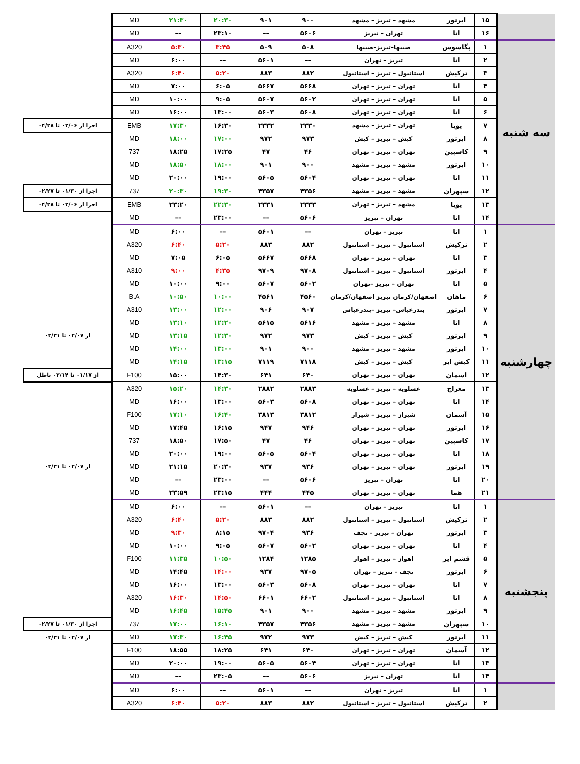| | ۱۵ | ایرتور | مشهد – تبریز – مشهد | ۹۰۰ | ۹۰۱ | ۲۰:۳۰ | ۲۱:۳۰ | MD | |
| | ۱۶ | اتا | تهران – تبریز | ۵۶۰۶ | –– | ۲۳:۱۰ | –– | MD | |
| سه شنبه | ۱ | پگاسوس | صبیها–تبریز–صبیها | ۵۰۸ | ۵۰۹ | ۳:۴۵ | ۵:۳۰ | A320 | |
| | ۲ | اتا | تبریز – تهران | –– | ۵۶۰۱ | –– | ۶:۰۰ | MD | |
| | ۳ | ترکیش | استانبول – تبریز – استانبول | ۸۸۲ | ۸۸۳ | ۵:۲۰ | ۶:۴۰ | A320 | |
| | ۴ | اتا | تهران – تبریز – تهران | ۵۶۶۸ | ۵۶۶۷ | ۶:۰۵ | ۷:۰۰ | MD | |
| | ۵ | اتا | تهران – تبریز – تهران | ۵۶۰۲ | ۵۶۰۷ | ۹:۰۵ | ۱۰:۰۰ | MD | |
| | ۶ | اتا | تهران – تبریز – تهران | ۵۶۰۸ | ۵۶۰۳ | ۱۳:۰۰ | ۱۶:۰۰ | MD | |
| | ۷ | پویا | تهران – تبریز – مشهد | ۲۳۳۰ | ۲۳۳۲ | ۱۶:۳۰ | ۱۷:۳۰ | EMB | اجرا از ۰۲/۰۶ تا ۰۴/۲۸ |
| | ۸ | ایرتور | کیش – تبریز – کیش | ۹۷۳ | ۹۷۲ | ۱۷:۰۰ | ۱۸:۰۰ | MD | |
| | ۹ | کاسپین | تهران – تبریز – تهران | ۴۶ | ۴۷ | ۱۷:۲۵ | ۱۸:۲۵ | 737 | |
| | ۱۰ | ایرتور | مشهد – تبریز – مشهد | ۹۰۰ | ۹۰۱ | ۱۸:۰۰ | ۱۸:۵۰ | MD | |
| | ۱۱ | اتا | تهران – تبریز – تهران | ۵۶۰۴ | ۵۶۰۵ | ۱۹:۰۰ | ۲۰:۰۰ | MD | |
| | ۱۲ | سپهران | مشهد – تبریز – مشهد | ۴۳۵۶ | ۴۳۵۷ | ۱۹:۳۰ | ۲۰:۳۰ | 737 | اجرا از ۰۱/۳۰ تا ۰۲/۲۷ |
| | ۱۳ | پویا | مشهد – تبریز – تهران | ۲۳۳۳ | ۲۳۳۱ | ۲۲:۳۰ | ۲۳:۲۰ | EMB | اجرا از ۰۲/۰۶ تا ۰۴/۲۸ |
| | ۱۴ | اتا | تهران – تبریز | ۵۶۰۶ | –– | ۲۳:۰۰ | –– | MD | |
| چهارشنبه | ۱ | اتا | تبریز – تهران | –– | ۵۶۰۱ | –– | ۶:۰۰ | MD | |
| | ۲ | ترکیش | استانبول – تبریز – استانبول | ۸۸۲ | ۸۸۳ | ۵:۲۰ | ۶:۴۰ | A320 | |
| | ۳ | اتا | تهران – تبریز – تهران | ۵۶۶۸ | ۵۶۶۷ | ۶:۰۵ | ۷:۰۵ | MD | |
| | ۴ | ایرتور | استانبول – تبریز – استانبول | ۹۷۰۸ | ۹۷۰۹ | ۴:۳۵ | ۹:۰۰ | A310 | |
| | ۵ | اتا | تهران – تبریز –تهران | ۵۶۰۲ | ۵۶۰۷ | ۹:۰۰ | ۱۰:۰۰ | MD | |
| | ۶ | ماهان | اصفهان/کرمان تبریز اصفهان/کرمان | ۴۵۶۰ | ۴۵۶۱ | ۱۰:۰۰ | ۱۰:۵۰ | B.A | |
| | ۷ | ایرتور | بندرعباس– تبریز –بندرعباس | ۹۰۷ | ۹۰۶ | ۱۲:۰۰ | ۱۳:۰۰ | A310 | |
| | ۸ | اتا | مشهد – تبریز – مشهد | ۵۶۱۶ | ۵۶۱۵ | ۱۲:۲۰ | ۱۳:۱۰ | MD | |
| | ۹ | ایرتور | کیش – تبریز – کیش | ۹۷۳ | ۹۷۲ | ۱۲:۳۰ | ۱۳:۱۵ | MD | از ۰۲/۰۷ تا ۰۳/۳۱ |
| | ۱۰ | ایرتور | مشهد – تبریز – مشهد | ۹۰۰ | ۹۰۱ | ۱۳:۰۰ | ۱۴:۰۰ | MD | |
| | ۱۱ | کیش ایر | کیش – تبریز – کیش | ۷۱۱۸ | ۷۱۱۹ | ۱۳:۱۵ | ۱۴:۱۵ | MD | |
| | ۱۲ | اسمان | تهران – تبریز – تهران | ۶۴۰ | ۶۴۱ | ۱۴:۳۰ | ۱۵:۰۰ | F100 | از ۰۱/۱۷ تا ۰۲/۱۴ باطل |
| | ۱۳ | معراج | عسلویه – تبریز – عسلویه | ۲۸۸۳ | ۲۸۸۲ | ۱۴:۳۰ | ۱۵:۲۰ | A320 | |
| | ۱۴ | اتا | تهران – تبریز – تهران | ۵۶۰۸ | ۵۶۰۳ | ۱۳:۰۰ | ۱۶:۰۰ | MD | |
| | ۱۵ | آسمان | شیراز – تبریز – شیراز | ۳۸۱۲ | ۳۸۱۳ | ۱۶:۴۰ | ۱۷:۱۰ | F100 | |
| | ۱۶ | ایرتور | تهران – تبریز – تهران | ۹۴۶ | ۹۴۷ | ۱۶:۱۵ | ۱۷:۴۵ | MD | |
| | ۱۷ | کاسپین | تهران – تبریز – تهران | ۴۶ | ۴۷ | ۱۷:۵۰ | ۱۸:۵۰ | 737 | |
| | ۱۸ | اتا | تهران – تبریز – تهران | ۵۶۰۴ | ۵۶۰۵ | ۱۹:۰۰ | ۲۰:۰۰ | MD | |
| | ۱۹ | ایرتور | تهران – تبریز – تهران | ۹۳۶ | ۹۳۷ | ۲۰:۳۰ | ۲۱:۱۵ | MD | از ۰۲/۰۷ تا ۰۳/۳۱ |
| | ۲۰ | اتا | تهران – تبریز | ۵۶۰۶ | –– | ۲۳:۰۰ | –– | MD | |
| | ۲۱ | هما | تهران – تبریز – تهران | ۴۴۵ | ۴۴۴ | ۲۳:۱۵ | ۲۳:۵۹ | MD | |
| پنجشنبه | ۱ | اتا | تبریز – تهران | –– | ۵۶۰۱ | –– | ۶:۰۰ | MD | |
| | ۲ | ترکیش | استانبول – تبریز – استانبول | ۸۸۲ | ۸۸۳ | ۵:۲۰ | ۶:۴۰ | A320 | |
| | ۳ | ایرتور | تهران – تبریز – نجف | ۹۳۶ | ۹۷۰۴ | ۸:۱۵ | ۹:۳۰ | MD | |
| | ۴ | اتا | تهران – تبریز – تهران | ۵۶۰۲ | ۵۶۰۷ | ۹:۰۵ | ۱۰:۰۰ | MD | |
| | ۵ | قشم ایر | اهواز – تبریز – اهواز | ۱۲۸۵ | ۱۲۸۴ | ۱۰:۵۰ | ۱۱:۳۵ | F100 | |
| | ۶ | ایرتور | نجف – تبریز – تهران | ۹۷۰۵ | ۹۳۷ | ۱۴:۰۰ | ۱۴:۴۵ | MD | |
| | ۷ | اتا | تهران – تبریز – تهران | ۵۶۰۸ | ۵۶۰۳ | ۱۳:۰۰ | ۱۶:۰۰ | MD | |
| | ۸ | اتا | استانبول – تبریز – استانبول | ۶۶۰۲ | ۶۶۰۱ | ۱۴:۵۰ | ۱۶:۳۰ | A320 | |
| | ۹ | ایرتور | مشهد – تبریز – مشهد | ۹۰۰ | ۹۰۱ | ۱۵:۴۵ | ۱۶:۴۵ | MD | |
| | ۱۰ | سپهران | مشهد – تبریز – مشهد | ۴۳۵۶ | ۴۳۵۷ | ۱۶:۱۰ | ۱۷:۰۰ | 737 | اجرا از ۰۱/۳۰ تا ۰۲/۲۷ |
| | ۱۱ | ایرتور | کیش – تبریز – کیش | ۹۷۳ | ۹۷۲ | ۱۶:۴۵ | ۱۷:۳۰ | MD | از ۰۲/۰۷ تا ۰۳/۳۱ |
| | ۱۲ | آسمان | تهران – تبریز – تهران | ۶۴۰ | ۶۴۱ | ۱۸:۲۵ | ۱۸:۵۵ | F100 | |
| | ۱۳ | اتا | تهران – تبریز – تهران | ۵۶۰۴ | ۵۶۰۵ | ۱۹:۰۰ | ۲۰:۰۰ | MD | |
| | ۱۴ | اتا | تهران – تبریز | ۵۶۰۶ | –– | ۲۳:۰۵ | –– | MD | |
| | ۱ | اتا | تبریز – تهران | –– | ۵۶۰۱ | –– | ۶:۰۰ | MD | |
| | ۲ | ترکیش | استانبول – تبریز – استانبول | ۸۸۲ | ۸۸۳ | ۵:۲۰ | ۶:۴۰ | A320 | |